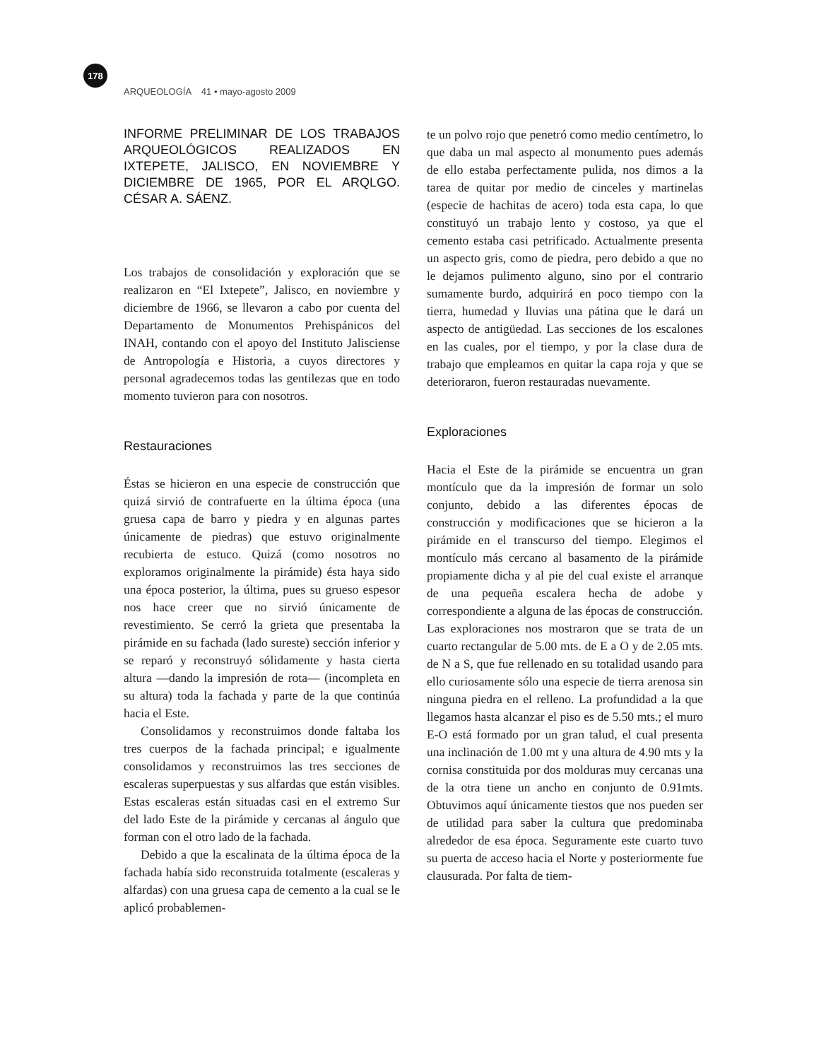178
ARQUEOLOGÍA 41 • mayo-agosto 2009
INFORME PRELIMINAR DE LOS TRABAJOS ARQUEOLÓGICOS REALIZADOS EN IXTEPETE, JALISCO, EN NOVIEMBRE Y DICIEMBRE DE 1965, POR EL ARQLGO. CÉSAR A. SÁENZ.
Los trabajos de consolidación y exploración que se realizaron en “El Ixtepete”, Jalisco, en noviembre y diciembre de 1966, se llevaron a cabo por cuenta del Departamento de Monumentos Prehispánicos del INAH, contando con el apoyo del Instituto Jalisciense de Antropología e Historia, a cuyos directores y personal agradecemos todas las gentilezas que en todo momento tuvieron para con nosotros.
Restauraciones
Éstas se hicieron en una especie de construcción que quizá sirvió de contrafuerte en la última época (una gruesa capa de barro y piedra y en algunas partes únicamente de piedras) que estuvo originalmente recubierta de estuco. Quizá (como nosotros no exploramos originalmente la pirámide) ésta haya sido una época posterior, la última, pues su grueso espesor nos hace creer que no sirvió únicamente de revestimiento. Se cerró la grieta que presentaba la pirámide en su fachada (lado sureste) sección inferior y se reparó y reconstruyó sólidamente y hasta cierta altura —dando la impresión de rota— (incompleta en su altura) toda la fachada y parte de la que continúa hacia el Este.
Consolidamos y reconstruimos donde faltaba los tres cuerpos de la fachada principal; e igualmente consolidamos y reconstruimos las tres secciones de escaleras superpuestas y sus alfardas que están visibles. Estas escaleras están situadas casi en el extremo Sur del lado Este de la pirámide y cercanas al ángulo que forman con el otro lado de la fachada.
Debido a que la escalinata de la última época de la fachada había sido reconstruida totalmente (escaleras y alfardas) con una gruesa capa de cemento a la cual se le aplicó probablemen-
te un polvo rojo que penetró como medio centímetro, lo que daba un mal aspecto al monumento pues además de ello estaba perfectamente pulida, nos dimos a la tarea de quitar por medio de cinceles y martinelas (especie de hachitas de acero) toda esta capa, lo que constituyó un trabajo lento y costoso, ya que el cemento estaba casi petrificado. Actualmente presenta un aspecto gris, como de piedra, pero debido a que no le dejamos pulimento alguno, sino por el contrario sumamente burdo, adquirirá en poco tiempo con la tierra, humedad y lluvias una pátina que le dará un aspecto de antigüedad. Las secciones de los escalones en las cuales, por el tiempo, y por la clase dura de trabajo que empleamos en quitar la capa roja y que se deterioraron, fueron restauradas nuevamente.
Exploraciones
Hacia el Este de la pirámide se encuentra un gran montículo que da la impresión de formar un solo conjunto, debido a las diferentes épocas de construcción y modificaciones que se hicieron a la pirámide en el transcurso del tiempo. Elegimos el montículo más cercano al basamento de la pirámide propiamente dicha y al pie del cual existe el arranque de una pequeña escalera hecha de adobe y correspondiente a alguna de las épocas de construcción. Las exploraciones nos mostraron que se trata de un cuarto rectangular de 5.00 mts. de E a O y de 2.05 mts. de N a S, que fue rellenado en su totalidad usando para ello curiosamente sólo una especie de tierra arenosa sin ninguna piedra en el relleno. La profundidad a la que llegamos hasta alcanzar el piso es de 5.50 mts.; el muro E-O está formado por un gran talud, el cual presenta una inclinación de 1.00 mt y una altura de 4.90 mts y la cornisa constituida por dos molduras muy cercanas una de la otra tiene un ancho en conjunto de 0.91mts. Obtuvimos aquí únicamente tiestos que nos pueden ser de utilidad para saber la cultura que predominaba alrededor de esa época. Seguramente este cuarto tuvo su puerta de acceso hacia el Norte y posteriormente fue clausurada. Por falta de tiem-